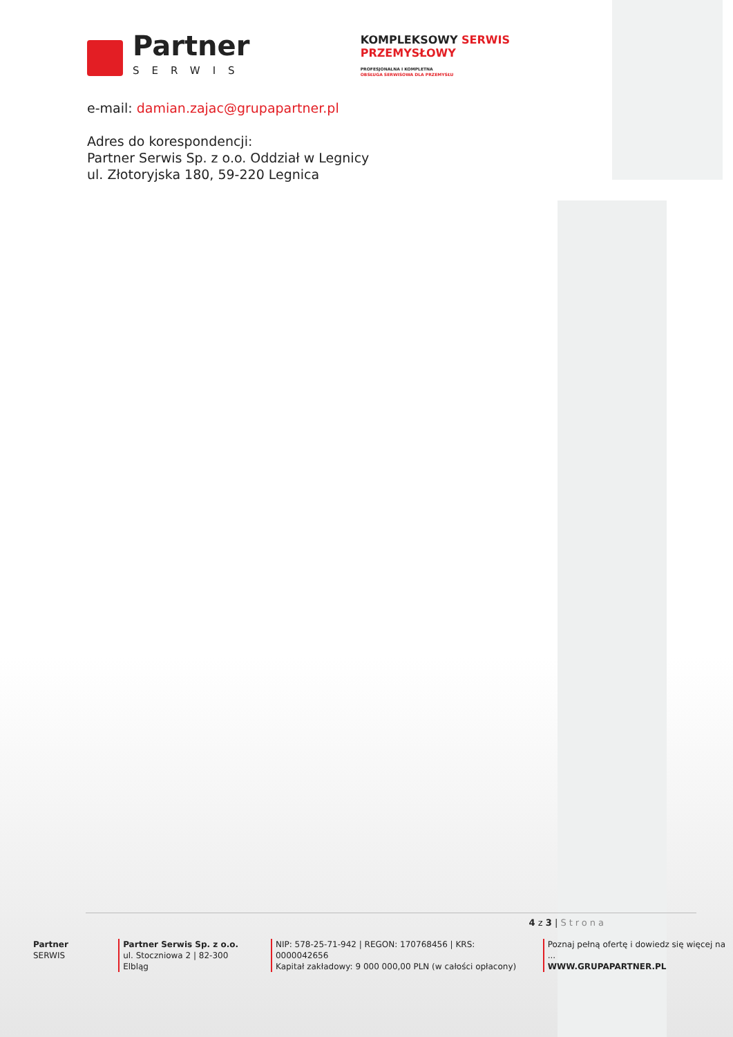Partner
SERWIS
KOMPLEKSOWY SERWIS
PRZEMYSŁOWY
PROFESJONALNA I KOMPLETNA
OBSŁUGA SERWISOWA DLA PRZEMYSŁU
e-mail: damian.zajac@grupapartner.pl
Adres do korespondencji:
Partner Serwis Sp. z o.o. Oddział w Legnicy
ul. Złotoryjska 180, 59-220 Legnica
4 z 3 | Strona
Partner SERWIS Partner Serwis Sp. z o.o.
ul. Stoczniowa 2 | 82-300 Elbląg
NIP: 578-25-71-942 | REGON: 170768456 | KRS: 0000042656
Kapitał zakładowy: 9 000 000,00 PLN (w całości opłacony)
Poznaj pełną ofertę i dowiedz się więcej na ...
WWW.GRUPAPARTNER.PL